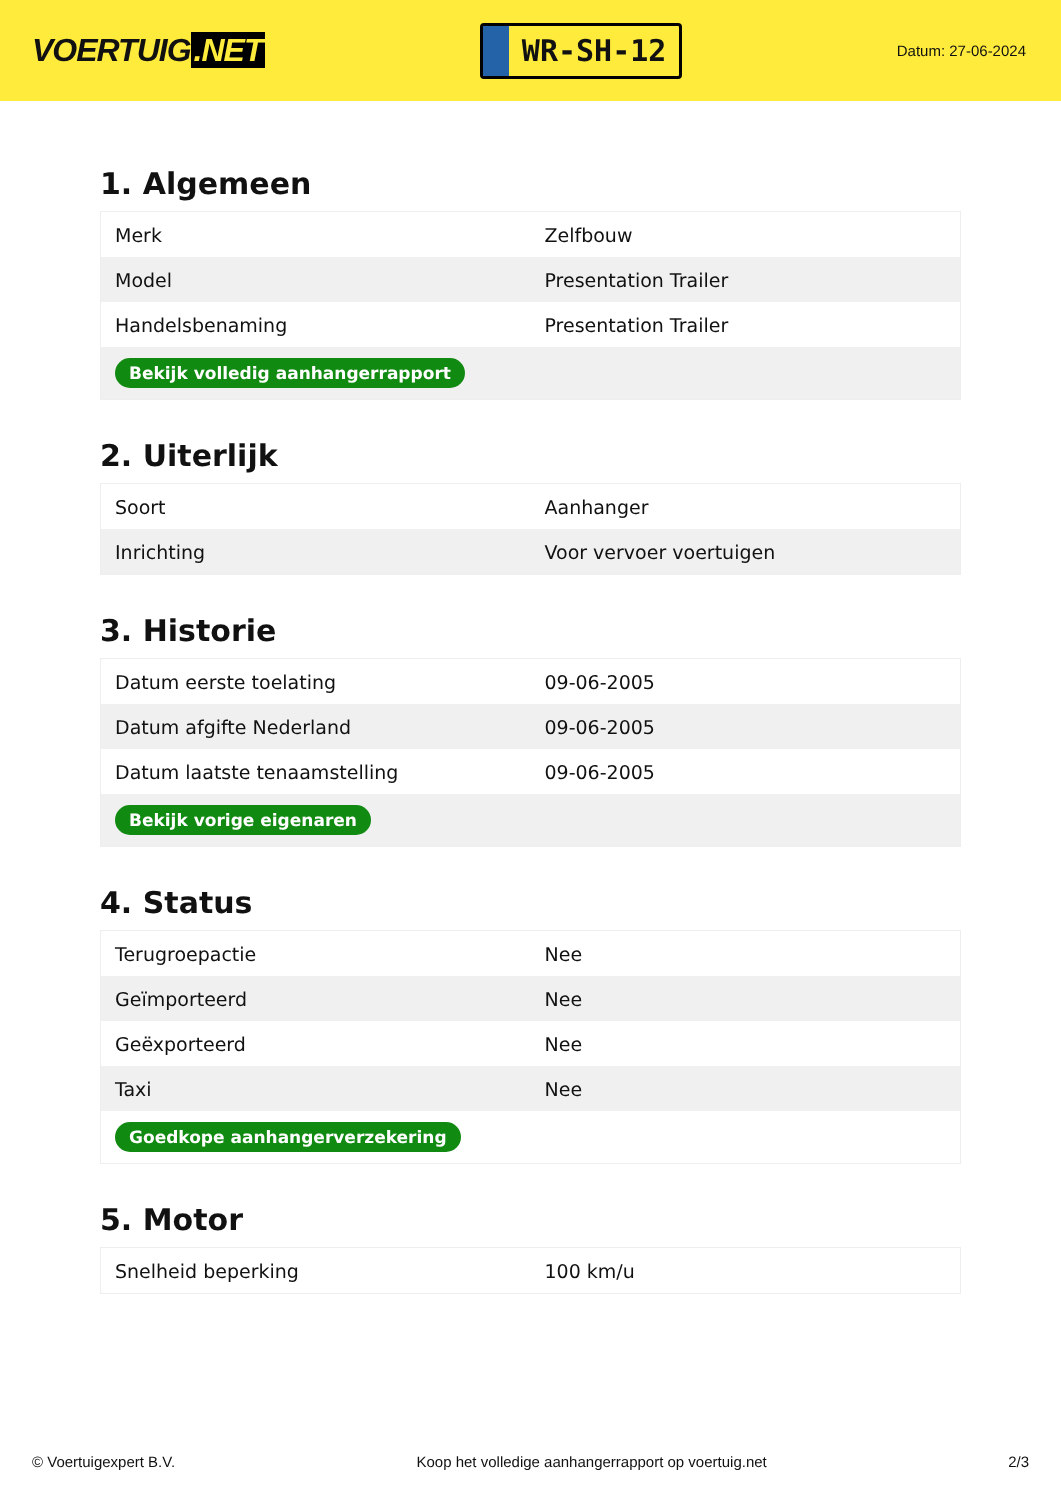VOERTUIG.NET
WR-SH-12
Datum: 27-06-2024
1. Algemeen
| Merk | Zelfbouw |
| Model | Presentation Trailer |
| Handelsbenaming | Presentation Trailer |
| Bekijk volledig aanhangerrapport | |
2. Uiterlijk
| Soort | Aanhanger |
| Inrichting | Voor vervoer voertuigen |
3. Historie
| Datum eerste toelating | 09-06-2005 |
| Datum afgifte Nederland | 09-06-2005 |
| Datum laatste tenaamstelling | 09-06-2005 |
| Bekijk vorige eigenaren | |
4. Status
| Terugroepactie | Nee |
| Geïmporteerd | Nee |
| Geëxporteerd | Nee |
| Taxi | Nee |
| Goedkope aanhangerverzekering | |
5. Motor
| Snelheid beperking | 100 km/u |
© Voertuigexpert B.V. Koop het volledige aanhangerrapport op voertuig.net 2/3